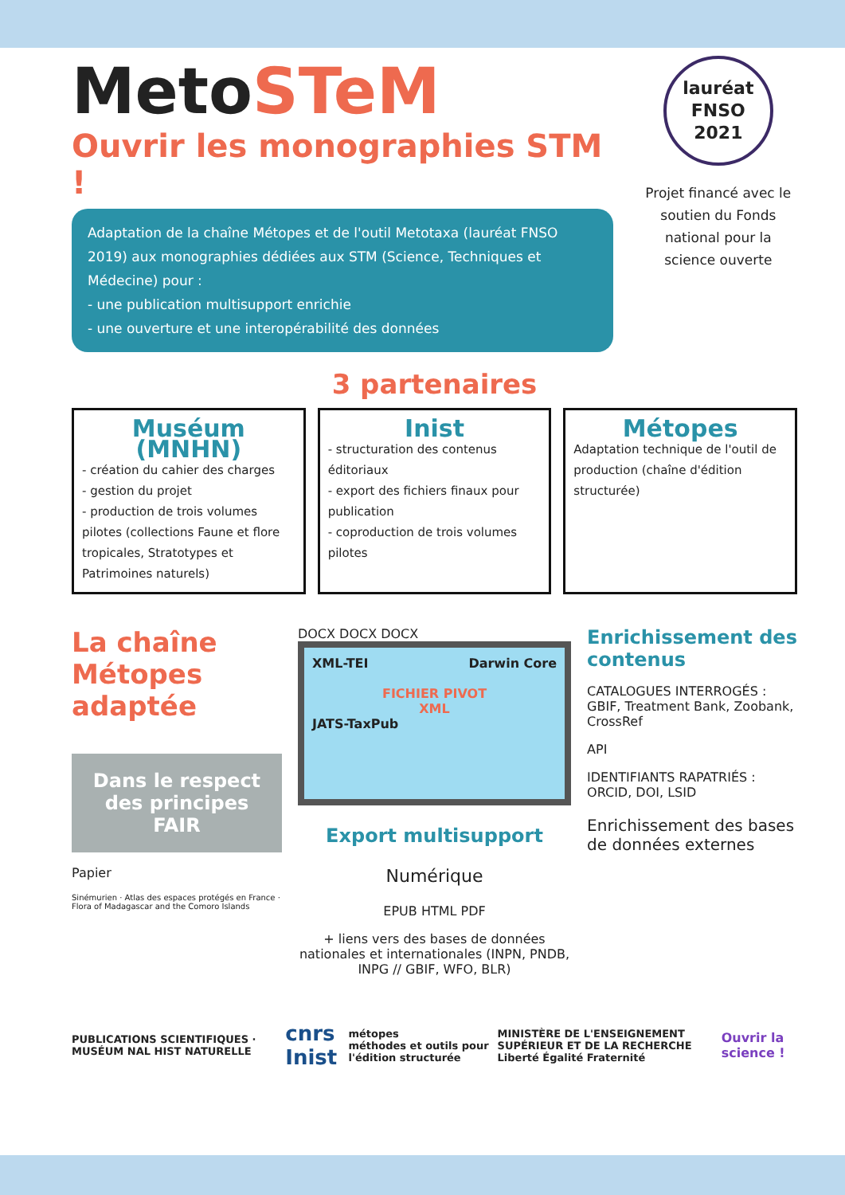MetoSTeM
Ouvrir les monographies STM !
Adaptation de la chaîne Métopes et de l'outil Metotaxa (lauréat FNSO 2019) aux monographies dédiées aux STM (Science, Techniques et Médecine) pour :
- une publication multisupport enrichie
- une ouverture et une interopérabilité des données
lauréat
FNSO
2021
Projet financé avec le soutien du Fonds national pour la science ouverte
3 partenaires
Muséum (MNHN)
- création du cahier des charges
- gestion du projet
- production de trois volumes pilotes (collections Faune et flore tropicales, Stratotypes et Patrimoines naturels)
Inist
- structuration des contenus éditoriaux
- export des fichiers finaux pour publication
- coproduction de trois volumes pilotes
Métopes
Adaptation technique de l'outil de production (chaîne d'édition structurée)
La chaîne Métopes adaptée
Dans le respect des principes FAIR
Papier
Sinémurien · Atlas des espaces protégés en France · Flora of Madagascar and the Comoro Islands
DOCX DOCX DOCX
XML-TEI Darwin Core
FICHIER PIVOT
XML
JATS-TaxPub
Export multisupport
Numérique
EPUB HTML PDF
+ liens vers des bases de données nationales et internationales (INPN, PNDB, INPG // GBIF, WFO, BLR)
Enrichissement des contenus
CATALOGUES INTERROGÉS : GBIF, Treatment Bank, Zoobank, CrossRef
API
IDENTIFIANTS RAPATRIÉS : ORCID, DOI, LSID
Enrichissement des bases de données externes
PUBLICATIONS SCIENTIFIQUES · MUSÉUM NAL HIST NATURELLE cnrs Inist métopes
méthodes et outils pour l'édition structurée MINISTÈRE DE L'ENSEIGNEMENT SUPÉRIEUR ET DE LA RECHERCHE
Liberté Égalité Fraternité Ouvrir la science !